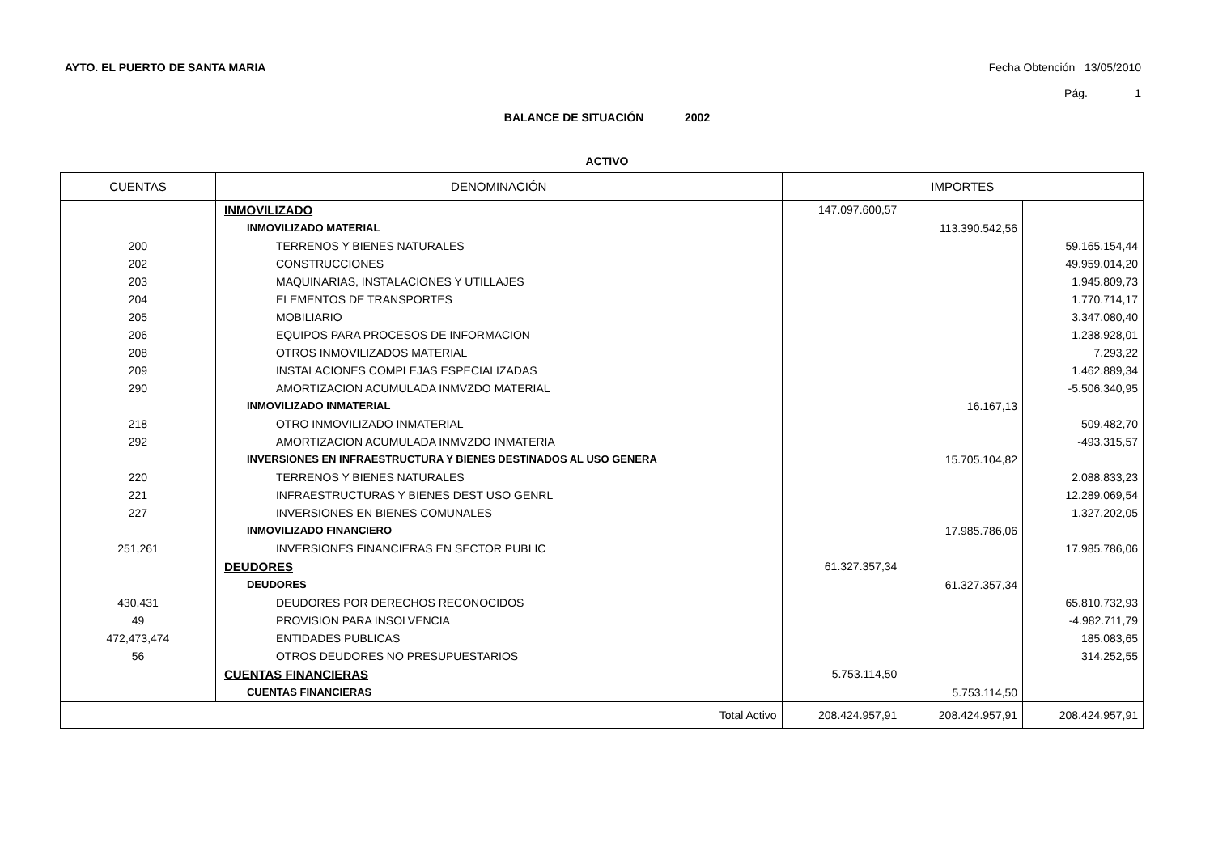AYTO. EL PUERTO DE SANTA MARIA Fecha Obtención 13/05/2010
Pág. 1
BALANCE DE SITUACIÓN 2002
ACTIVO
| CUENTAS | DENOMINACIÓN | IMPORTES | | |
| --- | --- | --- | --- | --- |
| | INMOVILIZADO | 147.097.600,57 | | |
| | INMOVILIZADO MATERIAL | | 113.390.542,56 | |
| 200 | TERRENOS Y BIENES NATURALES | | | 59.165.154,44 |
| 202 | CONSTRUCCIONES | | | 49.959.014,20 |
| 203 | MAQUINARIAS, INSTALACIONES Y UTILLAJES | | | 1.945.809,73 |
| 204 | ELEMENTOS DE TRANSPORTES | | | 1.770.714,17 |
| 205 | MOBILIARIO | | | 3.347.080,40 |
| 206 | EQUIPOS PARA PROCESOS DE INFORMACION | | | 1.238.928,01 |
| 208 | OTROS INMOVILIZADOS MATERIAL | | | 7.293,22 |
| 209 | INSTALACIONES COMPLEJAS ESPECIALIZADAS | | | 1.462.889,34 |
| 290 | AMORTIZACION ACUMULADA INMVZDO MATERIAL | | | -5.506.340,95 |
| | INMOVILIZADO INMATERIAL | | 16.167,13 | |
| 218 | OTRO INMOVILIZADO INMATERIAL | | | 509.482,70 |
| 292 | AMORTIZACION ACUMULADA INMVZDO INMATERIA | | | -493.315,57 |
| | INVERSIONES EN INFRAESTRUCTURA Y BIENES DESTINADOS AL USO GENERA | | 15.705.104,82 | |
| 220 | TERRENOS Y BIENES NATURALES | | | 2.088.833,23 |
| 221 | INFRAESTRUCTURAS Y BIENES DEST USO GENRL | | | 12.289.069,54 |
| 227 | INVERSIONES EN BIENES COMUNALES | | | 1.327.202,05 |
| | INMOVILIZADO FINANCIERO | | 17.985.786,06 | |
| 251,261 | INVERSIONES FINANCIERAS EN SECTOR PUBLIC | | | 17.985.786,06 |
| | DEUDORES | 61.327.357,34 | | |
| | DEUDORES | | 61.327.357,34 | |
| 430,431 | DEUDORES POR DERECHOS RECONOCIDOS | | | 65.810.732,93 |
| 49 | PROVISION PARA INSOLVENCIA | | | -4.982.711,79 |
| 472,473,474 | ENTIDADES PUBLICAS | | | 185.083,65 |
| 56 | OTROS DEUDORES NO PRESUPUESTARIOS | | | 314.252,55 |
| | CUENTAS FINANCIERAS | 5.753.114,50 | | |
| | CUENTAS FINANCIERAS | | 5.753.114,50 | |
| Total Activo | | 208.424.957,91 | 208.424.957,91 | 208.424.957,91 |